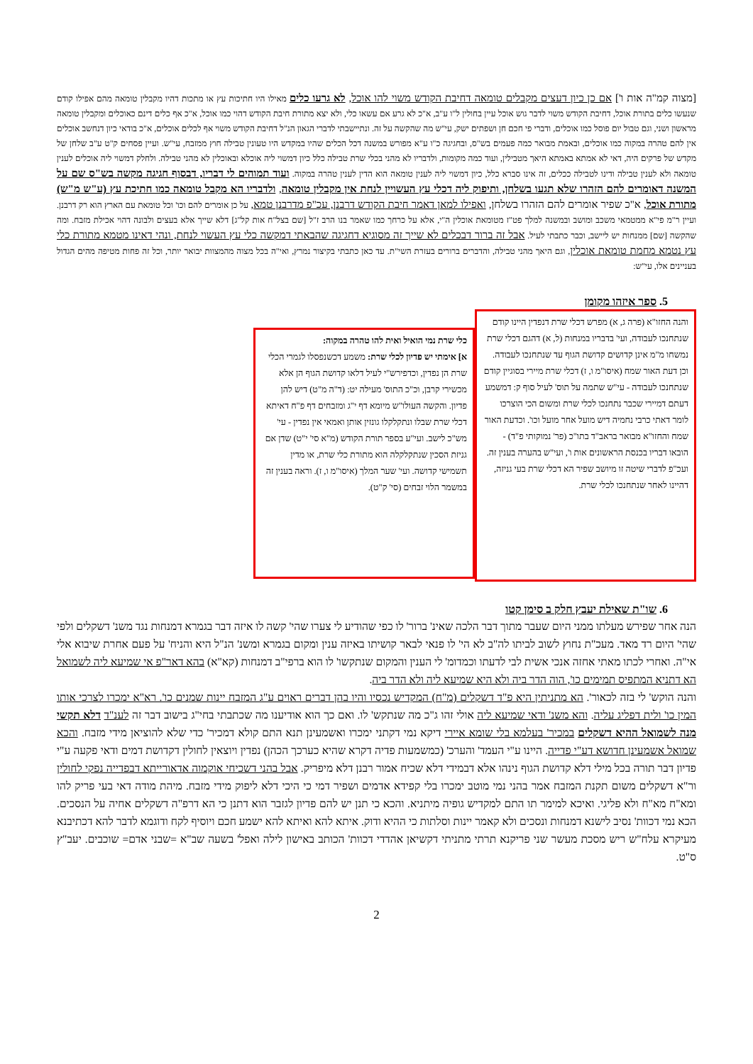[מצוה קמ"ה אות ו'] אם כן כיון דעצים מקבלים טומאה דחיבת הקודש משוי להו אוכל, לא גרעו כלים מאילו היו חתיכות עץ או מתכות דהיו מקבלין טומאה מהם אפילו קודם שנעשו כלים בתורת אוכל, דחיבת הקודש משוי לדבר גוש אוכל עיין בחולין ל"ו ע"ב, א"כ לא גרע אם עשאו כלי, ולא יצא מתורת חיבת הקודש דהוי כמו אוכל, א"כ אף כלים דינם כאוכלים ומקבלין טומאה מראשון ושני, וגם טבול יום פוסל כמו אוכלים, ודברי פי חכם חן ושפתים ישק, עי"ש מה שהקשה על זה. ונתיישבתי לדברי הגאון הנ"ל דחיבת הקודש משוי אף לכלים אוכלים, א"כ בודאי כיון דנחשב אוכלים אין להם טהרה במקוה כמו אוכלים, ובאמת מבואר כמה פעמים בש"ס, ובחגיגה כ"ו ע"א מפורש במשנה דכל הכלים שהיו במקדש היו טעונין טבילה חוץ ממזבח, עי"ש. ועיין פסחים ק"ט ע"ב שלחן של מקדש של פרקים היה, דאי לא אמתא באמתא היאך מטבילין, ועוד כמה מקומות, ולדבריו לא מהני בכלי שרת טבילה כלל כיון דמשוי ליה אוכלא ובאוכלין לא מהני טבילה. ולחלק דמשוי ליה אוכלים לענין טומאה ולא לענין טבילה ודינו לטבילה ככלים, זה אינו סברא כלל, כיון דמשוי ליה לענין טומאה הוא הדין לענין טהרה במקוה. ועוד תמוהים לי דבריו, דבסוף חגיגה מקשה בש"ס שם על המשנה דאומרים להם הזהרו שלא תגעו בשלחן, ותיפוק ליה דכלי עץ העשויין לנחת אין מקבלין טומאה, ולדבריו הא מקבל טומאה כמו חתיכת עץ (ע"ש מ"ש) מתורת אוכל, א"כ שפיר אומרים להם הזהרו בשלחן, ואפילו למאן דאמר חיבת הקודש דרבנן, עכ"פ מדרבנן טמא, על כן אומרים להם וכו' וכל טומאת עם הארץ הוא רק דרבנן. ועיין ר"מ פי"א ממטמאי משכב ומושב ובמשנה למלך פט"ז מטומאת אוכלין ה"י, אלא על כרחך כמו שאמר בנו הרב ז"ל [שם בצל"ח אות קל"ג] דלא שייך אלא בעצים ולבונה דהוי אכילת מזבח. ומה שהקשה [שם] ממנחות יש ליישב, וכבר כתבתי לעיל. אבל זה ברור דבכלים לא שייך זה מסוגיא דחגיגה שהבאתי דמקשה כלי עץ העשוי לנחת, ונהי דאינו מטמא מתורת כלי עץ נטמא מחמת טומאת אוכלין, וגם היאך מהני טבילה, והדברים ברורים בעזרת השי"ת. עד כאן כתבתי בקיצור נמרץ, ואי"ה בכל מצוה מהמצוות יבואר יותר, וכל זה פחות מטיפה מהים הגדול בעניינים אלו, עי"ש:
5. ספר איזהו מקומן
והנה החזו"א (פרה ג, א) מפרש דכלי שרת דנפדין היינו קודם שנתחנכו לעבודה, ועי' בדבריו במנחות (ל, א) דהגם דכלי שרת נמשחו מ"מ אינן קדושים קדושת הגוף עד שנתחנכו לעבודה. וכן דעת האור שמח (איסו"מ ו, ז) דכלי שרת מיירי בסוגיין קודם שנתחנכו לעבודה - עי"ש שתמה על תוס' לעיל סוף ק: דמשמע דעתם דמיירי שכבר נתחנכו לכלי שרת ומשום הכי הוצרכו לומר דאתי כרבי נחמיה דיש מועל אחר מועל וכו'. וכדעת האור שמח והחזו"א מבואר בראב"ד בתו"כ (פר' נמוקותי פ"ד) - הובאו דבריו בכנסת הראשונים אות ו', ועי"ש בהערה בענין זה. ועכ"פ לדברי שיטה זו מיושב שפיר הא דכלי שרת בעי גניזה, דהיינו לאחר שנתחנכו לכלי שרת.
כלי שרת נמי הואיל ואית להו טהרה במקוה:
א] אימתי יש פדיון לכלי שרת: משמע דכשנפסלו לגמרי הכלי שרת הן נפדין, וכדפירש"י לעיל דלאו קדושת הגוף הן אלא מכשירי קרבן, וכ"כ התוס' מעילה יט: (ד"ה מ"ט) דיש להן פדיון. והקשה העולו"ש מיומא דף י"ג ומזבחים דף פ"ח דאיתא דכלי שרת שבלו ונתקלקלו גונזין אותן ואמאי אין נפדין - עי' מש"כ לישב. ועי"ע בספר תורת הקודש (מ"א סי' י"ט) שדן אם גניזת הסכין שנתקלקלה הוא מתורת כלי שרת, או מדין תשמישי קדושה. ועי' שער המלך (איסו"מ ו, ז). וראה בענין זה במשמר הלוי זבחים (סי' ק"ט).
6. שו"ת שאילת יעבץ חלק ב סימן קטו
הנה אחר שפירש מעלתו ממני היום שעבר מתוך דבר הלכה שאינ' ברור' לו כפי שהודיע לי צערו שהי' קשה לו איזה דבר בגמרא דמנחות נגד משנ' דשקלים ולפי שהי' היום רד מאד. מעכ"ת נחוץ לשוב לביתו לה"ב לא הי' לו פנאי לבאר קושיתו באיזה ענין ומקום בגמרא ומשנ' הנ"ל היא והניח' על פעם אחרת שיבוא אלי אי"ה. ואחרי לכתו מאתי אחזה אנכי אשית לבי לדעתו וכמדומ' לי הענין והמקום שנתקשו' לו הוא ברפי"ב דמנחות (קא"א) בהא דאר"פ אי שמיעא ליה לשמואל הא דתניא המתפיס תמימים כו', הוה הדר ביה ולא היא שמיעא ליה ולא הדר ביה.
והנה הוקש' לי בזה לכאור'. הא מתניתין היא פ"ד דשקלים (מ"ח) המקדיש נכסיו והיו בהן דברים ראוים ע"ג המזבח יינות שמנים כו'. רא"א ימכרו לצרכי אותו המין כו' ולית דפליג עליה. והא משנ' ודאי שמיעא ליה אולי זהו ג"כ מה שנתקש' לו. ואם כך הוא אודיענו מה שכתבתי בחי"ג בישוב דבר זה לענ"ד דלא תקשי מנה לשמואל ההיא דשקלים במכיר' בעלמא בלי שומא איירי דיקא נמי דקתני ימכרו ואשמעינן תנא התם קולא דמכיר' כדי שלא להוציאן מידי מזבח. והכא שמואל אשמעינן חדושא דע"י פדייה. היינו ע"י העמד' והערכ' (כמשמעות פדיה דקרא שהיא כערכך הכהן) נפדין ויוצאין לחולין דקדושת דמים ודאי פקעה ע"י פדיון דבר תורה בכל מילי דלא קדושת הגוף נינהו אלא דבמידי דלא שכיח אמור רבנן דלא מיפריק. אבל בהני דשכיחי אוקמוה אדאורייתא דבפדייה נפקי לחולין ור"א דשקלים משום תקנת המזבח אמר בהני נמי מוטב ימכרו בלי קפידא אדמים ושפיר דמי כי היכי דלא ליפוק מידי מזבח. מיהת מודה דאי בעי פריק להו ומא"ח מא"ח ולא פליגי. ואיכא למימר תו התם למקדיש גופיה מיתניא. והכא כי תנן יש להם פדיון לגזבר הוא דתנן כי הא דרפ"ה דשקלים אחיה על הנסכים. הכא נמי דכוות' נסיב לישנא דמנחות ונסכים ולא קאמר יינות וסלתות כי ההיא ודוק. איתא להא ואיתא להא ישמע חכם ויוסיף לקח ודוגמא לדבר להא דכתיבנא מעיקרא עלח"ש ריש מסכת מעשר שני פריקנא תרתי מתניתי דקשיאן אהדדי דכוות' הכותב באישון לילה ואפל' בשעה שב"א =שבני אדם= שוכבים. יעב"ץ ס"ט.
2